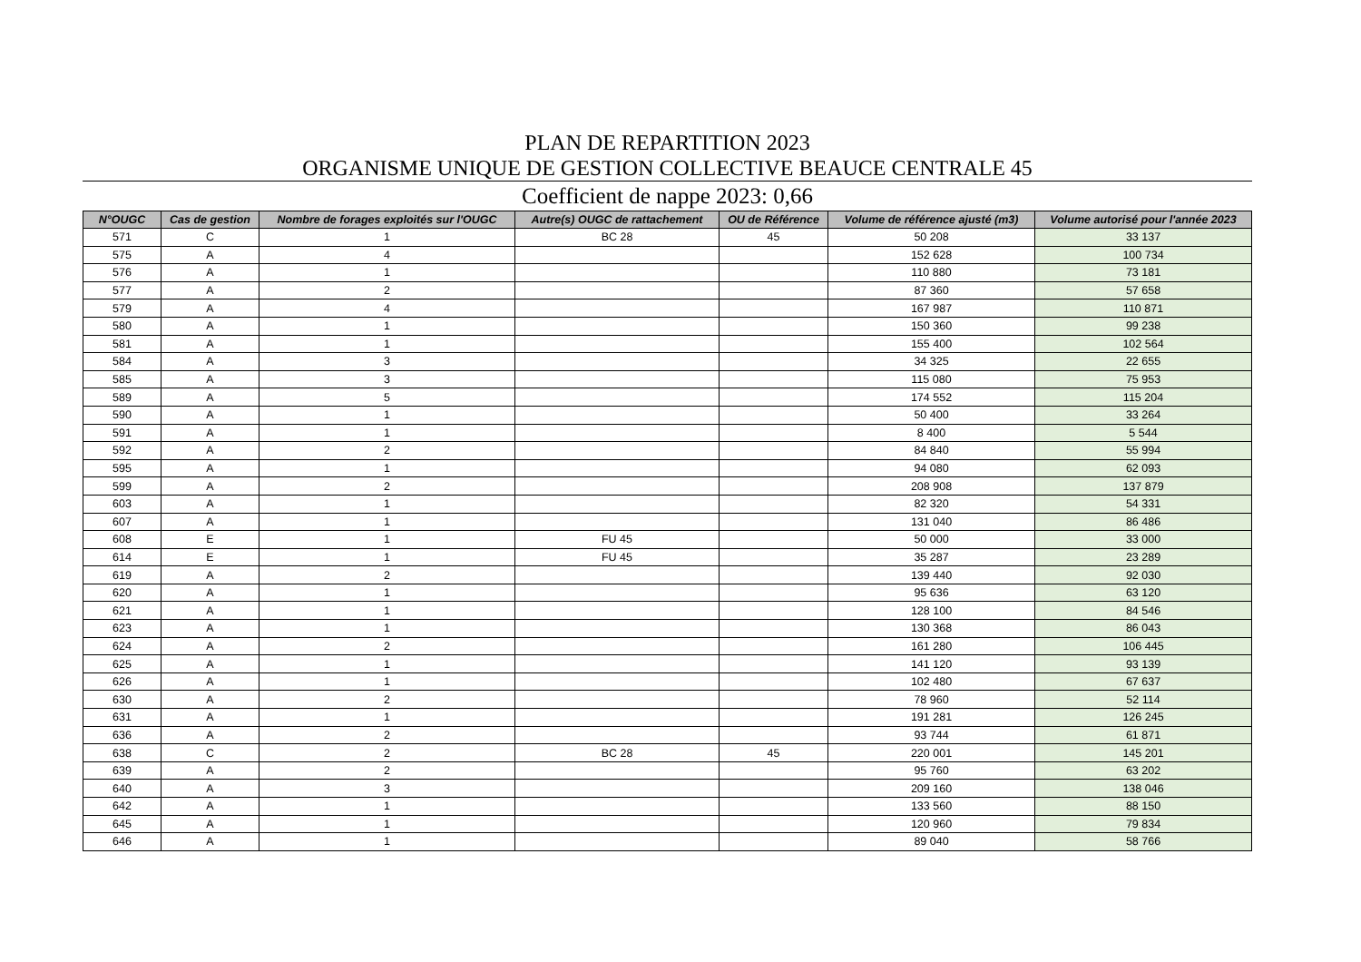PLAN DE REPARTITION 2023
ORGANISME UNIQUE DE GESTION COLLECTIVE BEAUCE CENTRALE 45
Coefficient de nappe 2023: 0,66
| N°OUGC | Cas de gestion | Nombre de forages exploités sur l'OUGC | Autre(s) OUGC de rattachement | OU de Référence | Volume de référence ajusté (m3) | Volume autorisé pour l'année 2023 |
| --- | --- | --- | --- | --- | --- | --- |
| 571 | C | 1 | BC 28 | 45 | 50 208 | 33 137 |
| 575 | A | 4 | | | 152 628 | 100 734 |
| 576 | A | 1 | | | 110 880 | 73 181 |
| 577 | A | 2 | | | 87 360 | 57 658 |
| 579 | A | 4 | | | 167 987 | 110 871 |
| 580 | A | 1 | | | 150 360 | 99 238 |
| 581 | A | 1 | | | 155 400 | 102 564 |
| 584 | A | 3 | | | 34 325 | 22 655 |
| 585 | A | 3 | | | 115 080 | 75 953 |
| 589 | A | 5 | | | 174 552 | 115 204 |
| 590 | A | 1 | | | 50 400 | 33 264 |
| 591 | A | 1 | | | 8 400 | 5 544 |
| 592 | A | 2 | | | 84 840 | 55 994 |
| 595 | A | 1 | | | 94 080 | 62 093 |
| 599 | A | 2 | | | 208 908 | 137 879 |
| 603 | A | 1 | | | 82 320 | 54 331 |
| 607 | A | 1 | | | 131 040 | 86 486 |
| 608 | E | 1 | FU 45 | | 50 000 | 33 000 |
| 614 | E | 1 | FU 45 | | 35 287 | 23 289 |
| 619 | A | 2 | | | 139 440 | 92 030 |
| 620 | A | 1 | | | 95 636 | 63 120 |
| 621 | A | 1 | | | 128 100 | 84 546 |
| 623 | A | 1 | | | 130 368 | 86 043 |
| 624 | A | 2 | | | 161 280 | 106 445 |
| 625 | A | 1 | | | 141 120 | 93 139 |
| 626 | A | 1 | | | 102 480 | 67 637 |
| 630 | A | 2 | | | 78 960 | 52 114 |
| 631 | A | 1 | | | 191 281 | 126 245 |
| 636 | A | 2 | | | 93 744 | 61 871 |
| 638 | C | 2 | BC 28 | 45 | 220 001 | 145 201 |
| 639 | A | 2 | | | 95 760 | 63 202 |
| 640 | A | 3 | | | 209 160 | 138 046 |
| 642 | A | 1 | | | 133 560 | 88 150 |
| 645 | A | 1 | | | 120 960 | 79 834 |
| 646 | A | 1 | | | 89 040 | 58 766 |